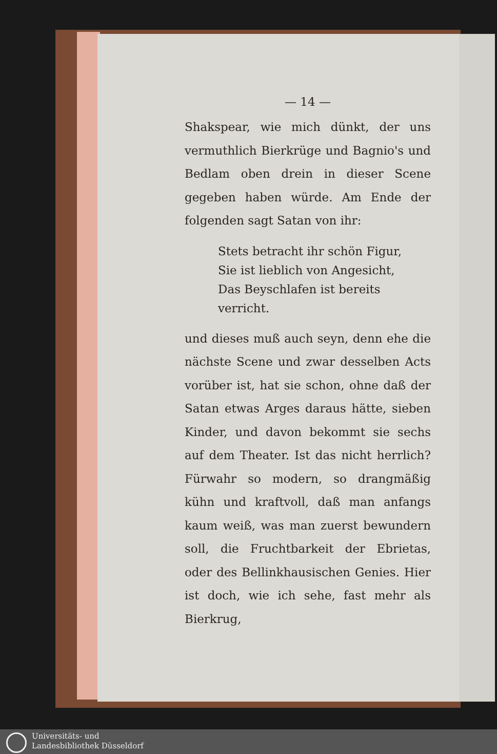— 14 —
Shakspear, wie mich dünkt, der uns vermuthlich Bierkrüge und Bagnio's und Bedlam oben drein in dieser Scene gegeben haben würde. Am Ende der folgenden sagt Satan von ihr:
Stets betracht ihr schön Figur,
Sie ist lieblich von Angesicht,
Das Beyschlafen ist bereits verricht.
und dieses muß auch seyn, denn ehe die nächste Scene und zwar desselben Acts vorüber ist, hat sie schon, ohne daß der Satan etwas Arges daraus hätte, sieben Kinder, und davon bekommt sie sechs auf dem Theater. Ist das nicht herrlich? Fürwahr so modern, so drangmäßig kühn und kraftvoll, daß man anfangs kaum weiß, was man zuerst bewundern soll, die Fruchtbarkeit der Ebrietas, oder des Bellinkhausischen Genies. Hier ist doch, wie ich sehe, fast mehr als Bierkrug,
Universitäts- und
Landesbibliothek Düsseldorf